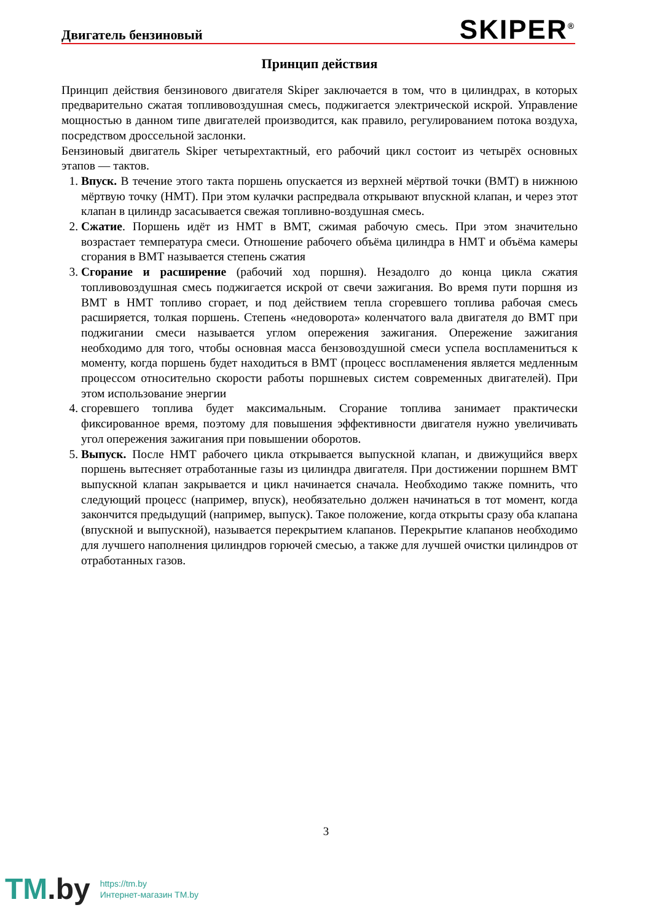Двигатель бензиновый SKIPER<sup>®</sup>
Принцип действия
Принцип действия бензинового двигателя Skiper заключается в том, что в цилиндрах, в которых предварительно сжатая топливовоздушная смесь, поджигается электрической искрой. Управление мощностью в данном типе двигателей производится, как правило, регулированием потока воздуха, посредством дроссельной заслонки.
Бензиновый двигатель Skiper четырехтактный, его рабочий цикл состоит из четырёх основных этапов — тактов.
1. Впуск. В течение этого такта поршень опускается из верхней мёртвой точки (ВМТ) в нижнюю мёртвую точку (НМТ). При этом кулачки распредвала открывают впускной клапан, и через этот клапан в цилиндр засасывается свежая топливно-воздушная смесь.
2. Сжатие. Поршень идёт из НМТ в ВМТ, сжимая рабочую смесь. При этом значительно возрастает температура смеси. Отношение рабочего объёма цилиндра в НМТ и объёма камеры сгорания в ВМТ называется степень сжатия
3. Сгорание и расширение (рабочий ход поршня). Незадолго до конца цикла сжатия топливовоздушная смесь поджигается искрой от свечи зажигания. Во время пути поршня из ВМТ в НМТ топливо сгорает, и под действием тепла сгоревшего топлива рабочая смесь расширяется, толкая поршень. Степень «недоворота» коленчатого вала двигателя до ВМТ при поджигании смеси называется углом опережения зажигания. Опережение зажигания необходимо для того, чтобы основная масса бензовоздушной смеси успела воспламениться к моменту, когда поршень будет находиться в ВМТ (процесс воспламенения является медленным процессом относительно скорости работы поршневых систем современных двигателей). При этом использование энергии
4. сгоревшего топлива будет максимальным. Сгорание топлива занимает практически фиксированное время, поэтому для повышения эффективности двигателя нужно увеличивать угол опережения зажигания при повышении оборотов.
5. Выпуск. После НМТ рабочего цикла открывается выпускной клапан, и движущийся вверх поршень вытесняет отработанные газы из цилиндра двигателя. При достижении поршнем ВМТ выпускной клапан закрывается и цикл начинается сначала. Необходимо также помнить, что следующий процесс (например, впуск), необязательно должен начинаться в тот момент, когда закончится предыдущий (например, выпуск). Такое положение, когда открыты сразу оба клапана (впускной и выпускной), называется перекрытием клапанов. Перекрытие клапанов необходимо для лучшего наполнения цилиндров горючей смесью, а также для лучшей очистки цилиндров от отработанных газов.
3
TM.by
https://tm.by
Интернет-магазин TM.by